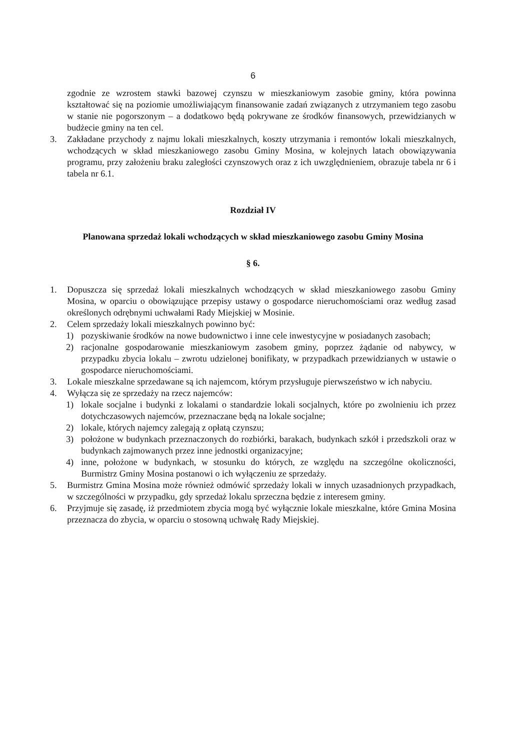6
zgodnie ze wzrostem stawki bazowej czynszu w mieszkaniowym zasobie gminy, która powinna kształtować się na poziomie umożliwiającym finansowanie zadań związanych z utrzymaniem tego zasobu w stanie nie pogorszonym – a dodatkowo będą pokrywane ze środków finansowych, przewidzianych w budżecie gminy na ten cel.
3. Zakładane przychody z najmu lokali mieszkalnych, koszty utrzymania i remontów lokali mieszkalnych, wchodzących w skład mieszkaniowego zasobu Gminy Mosina, w kolejnych latach obowiązywania programu, przy założeniu braku zaległości czynszowych oraz z ich uwzględnieniem, obrazuje tabela nr 6 i tabela nr 6.1.
Rozdział IV
Planowana sprzedaż lokali wchodzących w skład mieszkaniowego zasobu Gminy Mosina
§ 6.
1. Dopuszcza się sprzedaż lokali mieszkalnych wchodzących w skład mieszkaniowego zasobu Gminy Mosina, w oparciu o obowiązujące przepisy ustawy o gospodarce nieruchomościami oraz według zasad określonych odrębnymi uchwałami Rady Miejskiej w Mosinie.
2. Celem sprzedaży lokali mieszkalnych powinno być:
1) pozyskiwanie środków na nowe budownictwo i inne cele inwestycyjne w posiadanych zasobach;
2) racjonalne gospodarowanie mieszkaniowym zasobem gminy, poprzez żądanie od nabywcy, w przypadku zbycia lokalu – zwrotu udzielonej bonifikaty, w przypadkach przewidzianych w ustawie o gospodarce nieruchomościami.
3. Lokale mieszkalne sprzedawane są ich najemcom, którym przysługuje pierwszeństwo w ich nabyciu.
4. Wyłącza się ze sprzedaży na rzecz najemców:
1) lokale socjalne i budynki z lokalami o standardzie lokali socjalnych, które po zwolnieniu ich przez dotychczasowych najemców, przeznaczane będą na lokale socjalne;
2) lokale, których najemcy zalegają z opłatą czynszu;
3) położone w budynkach przeznaczonych do rozbiórki, barakach, budynkach szkół i przedszkoli oraz w budynkach zajmowanych przez inne jednostki organizacyjne;
4) inne, położone w budynkach, w stosunku do których, ze względu na szczególne okoliczności, Burmistrz Gminy Mosina postanowi o ich wyłączeniu ze sprzedaży.
5. Burmistrz Gmina Mosina może również odmówić sprzedaży lokali w innych uzasadnionych przypadkach, w szczególności w przypadku, gdy sprzedaż lokalu sprzeczna będzie z interesem gminy.
6. Przyjmuje się zasadę, iż przedmiotem zbycia mogą być wyłącznie lokale mieszkalne, które Gmina Mosina przeznacza do zbycia, w oparciu o stosowną uchwałę Rady Miejskiej.